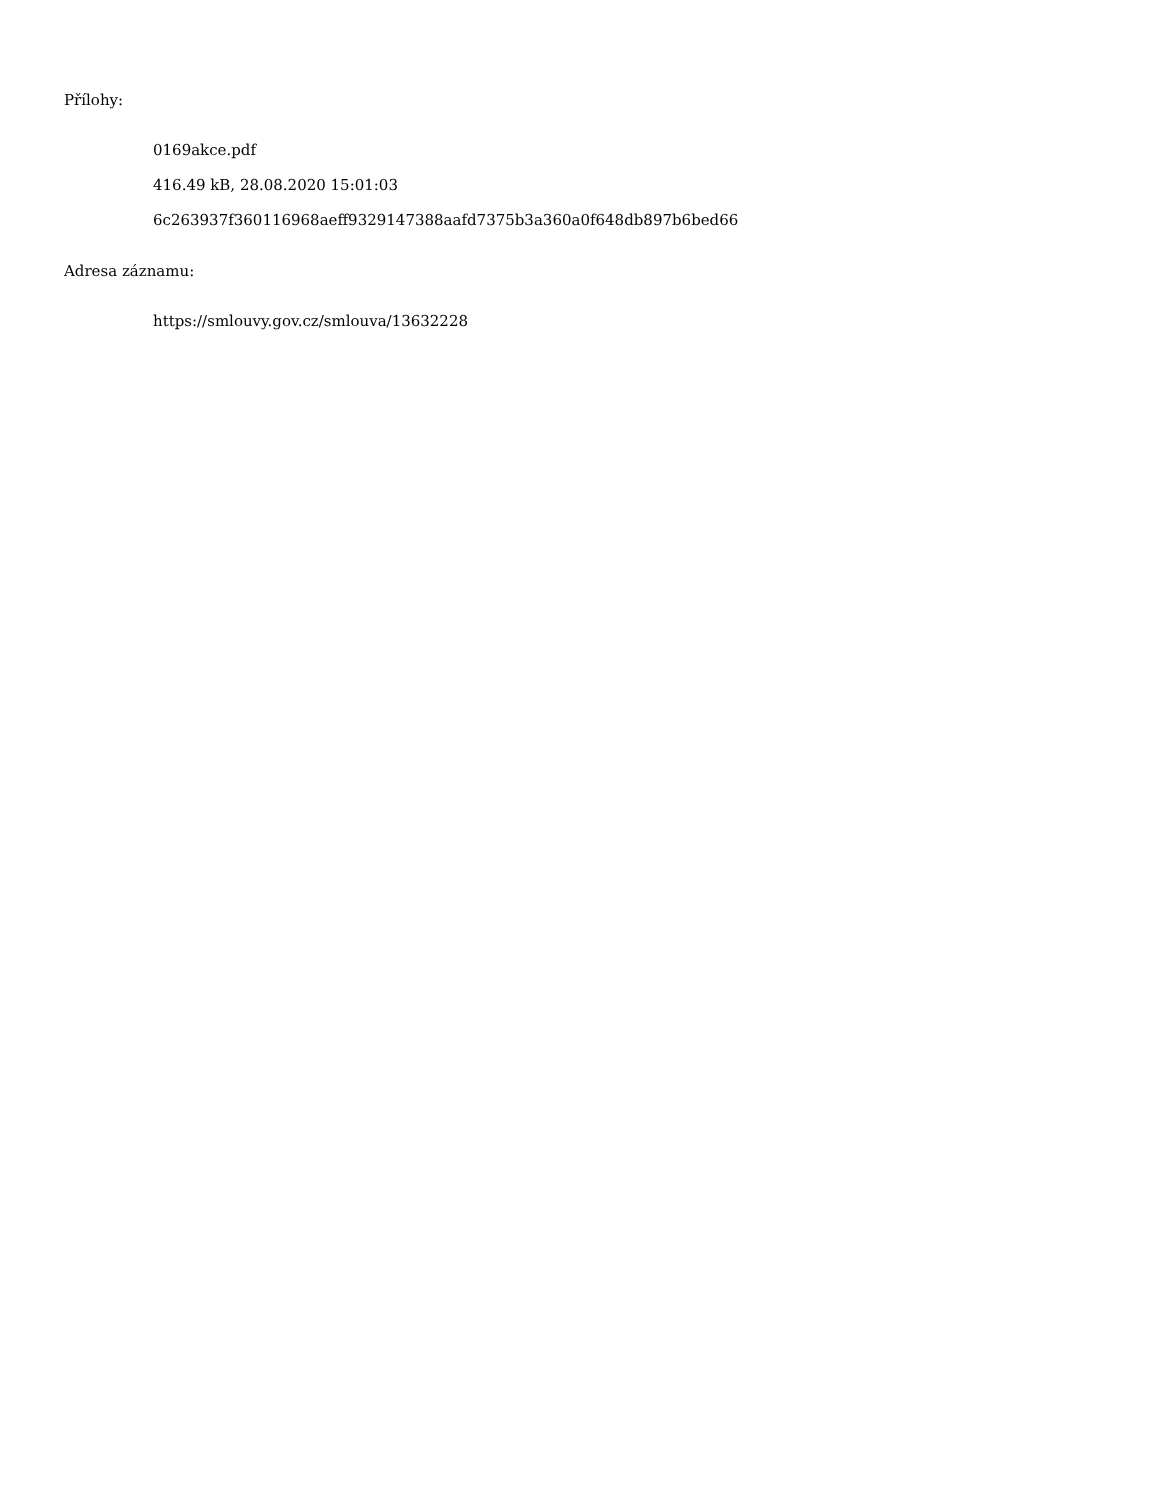Přílohy:
0169akce.pdf
416.49 kB, 28.08.2020 15:01:03
6c263937f360116968aeff9329147388aafd7375b3a360a0f648db897b6bed66
Adresa záznamu:
https://smlouvy.gov.cz/smlouva/13632228